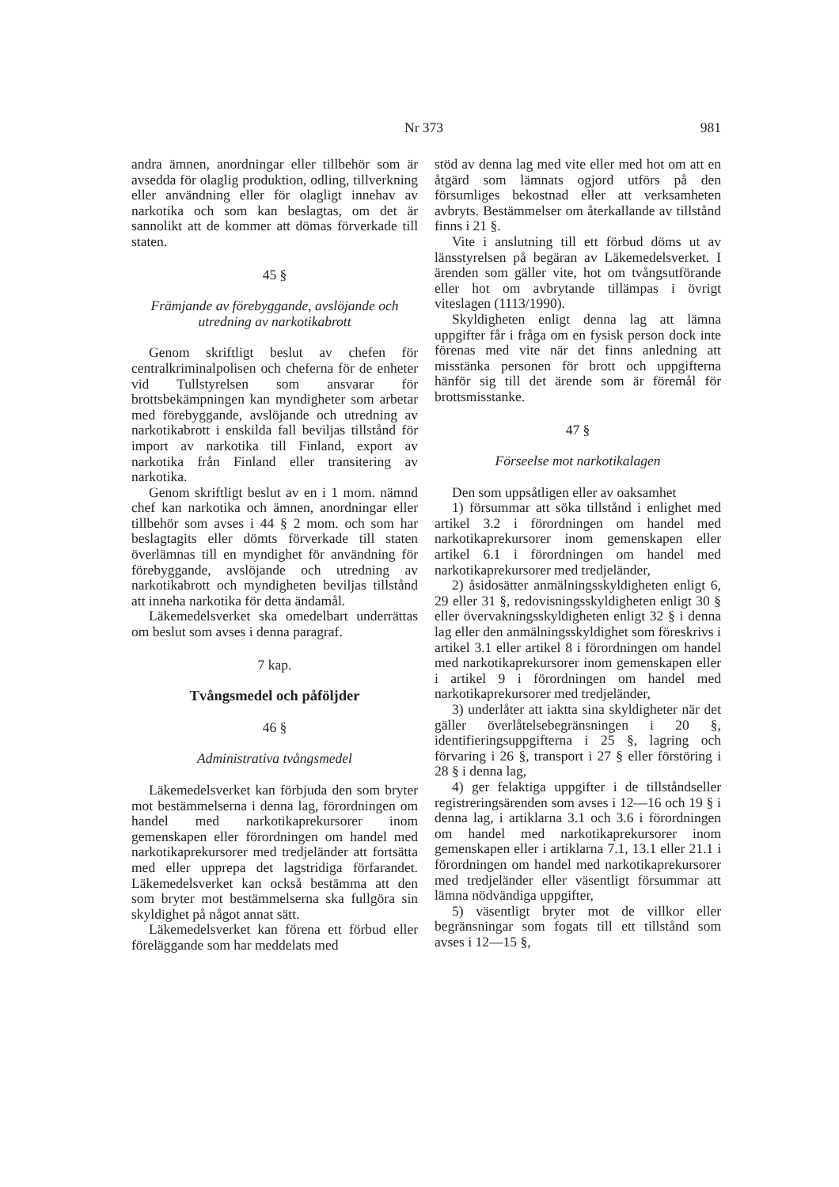Nr 373 981
andra ämnen, anordningar eller tillbehör som är avsedda för olaglig produktion, odling, tillverkning eller användning eller för olagligt innehav av narkotika och som kan beslagtas, om det är sannolikt att de kommer att dömas förverkade till staten.
45 §
Främjande av förebyggande, avslöjande och utredning av narkotikabrott
Genom skriftligt beslut av chefen för centralkriminalpolisen och cheferna för de enheter vid Tullstyrelsen som ansvarar för brottsbekämpningen kan myndigheter som arbetar med förebyggande, avslöjande och utredning av narkotikabrott i enskilda fall beviljas tillstånd för import av narkotika till Finland, export av narkotika från Finland eller transitering av narkotika.
Genom skriftligt beslut av en i 1 mom. nämnd chef kan narkotika och ämnen, anordningar eller tillbehör som avses i 44 § 2 mom. och som har beslagtagits eller dömts förverkade till staten överlämnas till en myndighet för användning för förebyggande, avslöjande och utredning av narkotikabrott och myndigheten beviljas tillstånd att inneha narkotika för detta ändamål.
Läkemedelsverket ska omedelbart underrättas om beslut som avses i denna paragraf.
7 kap.
Tvångsmedel och påföljder
46 §
Administrativa tvångsmedel
Läkemedelsverket kan förbjuda den som bryter mot bestämmelserna i denna lag, förordningen om handel med narkotikaprekursorer inom gemenskapen eller förordningen om handel med narkotikaprekursorer med tredjeländer att fortsätta med eller upprepa det lagstridiga förfarandet. Läkemedelsverket kan också bestämma att den som bryter mot bestämmelserna ska fullgöra sin skyldighet på något annat sätt.
Läkemedelsverket kan förena ett förbud eller föreläggande som har meddelats med
stöd av denna lag med vite eller med hot om att en åtgärd som lämnats ogjord utförs på den försumliges bekostnad eller att verksamheten avbryts. Bestämmelser om återkallande av tillstånd finns i 21 §.
Vite i anslutning till ett förbud döms ut av länsstyrelsen på begäran av Läkemedelsverket. I ärenden som gäller vite, hot om tvångsutförande eller hot om avbrytande tillämpas i övrigt viteslagen (1113/1990).
Skyldigheten enligt denna lag att lämna uppgifter får i fråga om en fysisk person dock inte förenas med vite när det finns anledning att misstänka personen för brott och uppgifterna hänför sig till det ärende som är föremål för brottsmisstanke.
47 §
Förseelse mot narkotikalagen
Den som uppsåtligen eller av oaksamhet
1) försummar att söka tillstånd i enlighet med artikel 3.2 i förordningen om handel med narkotikaprekursorer inom gemenskapen eller artikel 6.1 i förordningen om handel med narkotikaprekursorer med tredjeländer,
2) åsidosätter anmälningsskyldigheten enligt 6, 29 eller 31 §, redovisningsskyldigheten enligt 30 § eller övervakningsskyldigheten enligt 32 § i denna lag eller den anmälningsskyldighet som föreskrivs i artikel 3.1 eller artikel 8 i förordningen om handel med narkotikaprekursorer inom gemenskapen eller i artikel 9 i förordningen om handel med narkotikaprekursorer med tredjeländer,
3) underlåter att iaktta sina skyldigheter när det gäller överlåtelsebegränsningen i 20 §, identifieringsuppgifterna i 25 §, lagring och förvaring i 26 §, transport i 27 § eller förstöring i 28 § i denna lag,
4) ger felaktiga uppgifter i de tillståndseller registreringsärenden som avses i 12—16 och 19 § i denna lag, i artiklarna 3.1 och 3.6 i förordningen om handel med narkotikaprekursorer inom gemenskapen eller i artiklarna 7.1, 13.1 eller 21.1 i förordningen om handel med narkotikaprekursorer med tredjeländer eller väsentligt försummar att lämna nödvändiga uppgifter,
5) väsentligt bryter mot de villkor eller begränsningar som fogats till ett tillstånd som avses i 12—15 §,